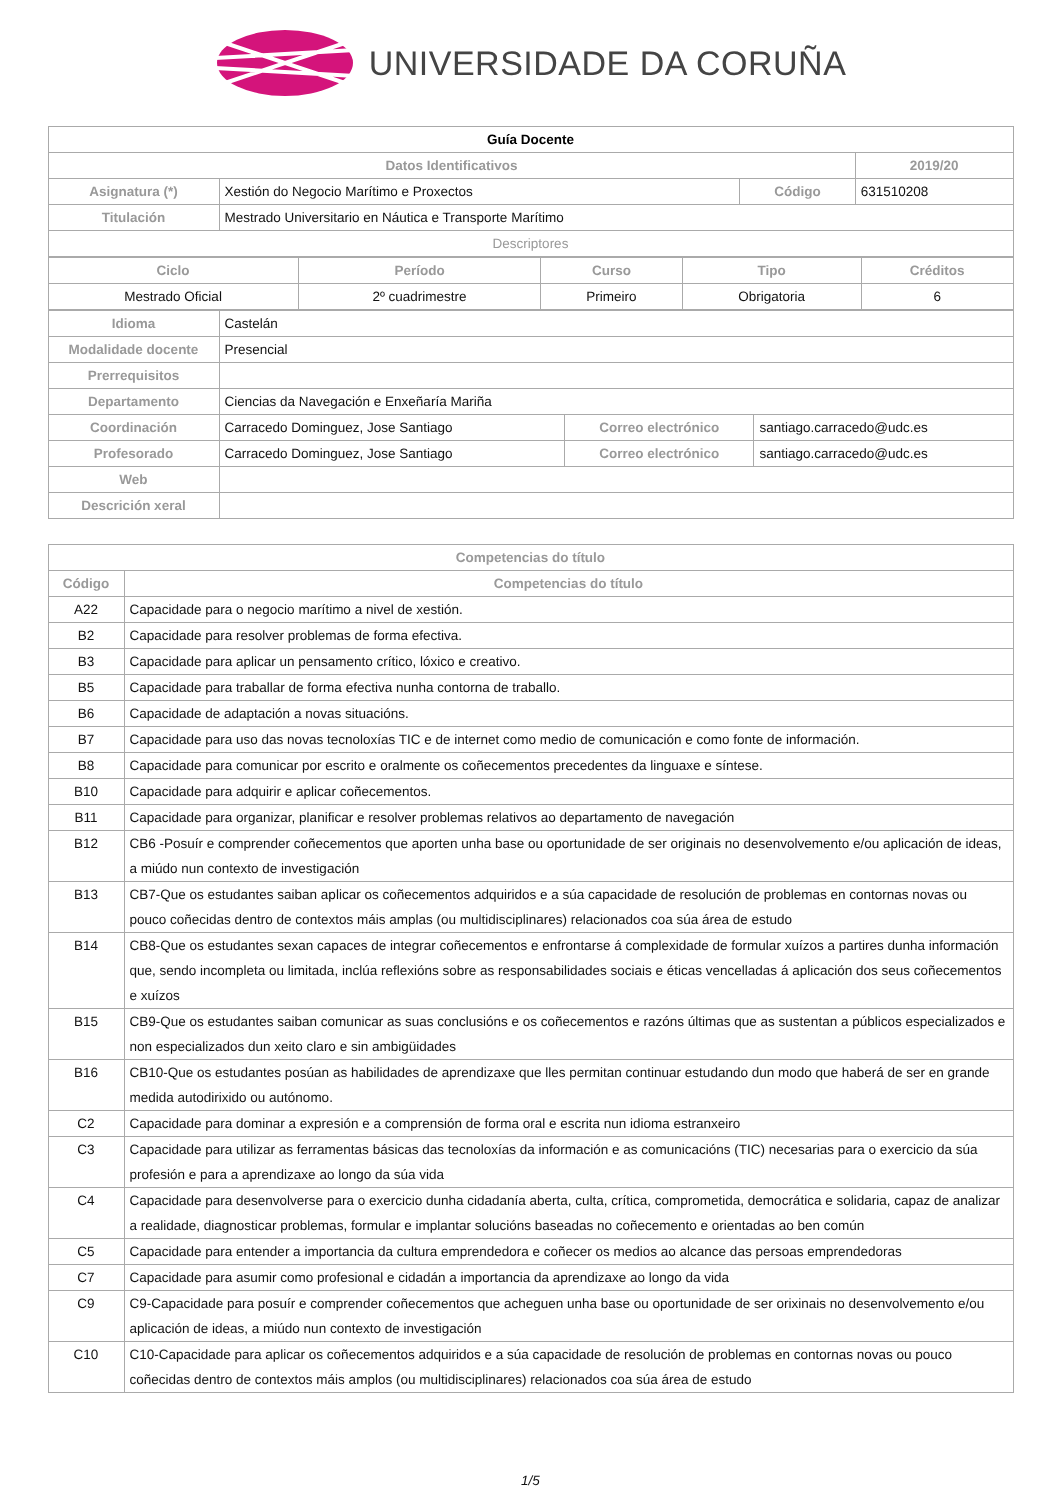UNIVERSIDADE DA CORUÑA
| Guía Docente | | | |
| Datos Identificativos | | | 2019/20 |
| Asignatura (*) | Xestión do Negocio Marítimo e Proxectos | Código | 631510208 |
| Titulación | Mestrado Universitario en Náutica e Transporte Marítimo | | |
| Descriptores | | | |
| Ciclo | Período | Curso | Tipo | Créditos |
| --- | --- | --- | --- | --- |
| Mestrado Oficial | 2º cuadrimestre | Primeiro | Obrigatoria | 6 |
| Idioma | Castelán | | |
| Modalidade docente | Presencial | | |
| Prerrequisitos | | | |
| Departamento | Ciencias da Navegación e Enxeñaría Mariña | | |
| Coordinación | Carracedo Dominguez, Jose Santiago | Correo electrónico | santiago.carracedo@udc.es |
| Profesorado | Carracedo Dominguez, Jose Santiago | Correo electrónico | santiago.carracedo@udc.es |
| Web | | | |
| Descrición xeral | | | |
| Competencias do título | |
| --- | --- |
| Código | Competencias do título |
| A22 | Capacidade para o negocio marítimo a nivel de xestión. |
| B2 | Capacidade para resolver problemas de forma efectiva. |
| B3 | Capacidade para aplicar un pensamento crítico, lóxico e creativo. |
| B5 | Capacidade para traballar de forma efectiva nunha contorna de traballo. |
| B6 | Capacidade de adaptación a novas situacións. |
| B7 | Capacidade para uso das novas tecnoloxías TIC e de internet como medio de comunicación e como fonte de información. |
| B8 | Capacidade para comunicar por escrito e oralmente os coñecementos precedentes da linguaxe e síntese. |
| B10 | Capacidade para adquirir e aplicar coñecementos. |
| B11 | Capacidade para organizar, planificar e resolver problemas relativos ao departamento de navegación |
| B12 | CB6 -Posuír e comprender coñecementos que aporten unha base ou oportunidade de ser originais no desenvolvemento e/ou aplicación de ideas, a miúdo nun contexto de investigación |
| B13 | CB7-Que os estudantes saiban aplicar os coñecementos adquiridos e a súa capacidade de resolución de problemas en contornas novas ou pouco coñecidas dentro de contextos máis amplas (ou multidisciplinares) relacionados coa súa área de estudo |
| B14 | CB8-Que os estudantes sexan capaces de integrar coñecementos e enfrontarse á complexidade de formular xuízos a partires dunha información que, sendo incompleta ou limitada, inclúa reflexións sobre as responsabilidades sociais e éticas vencelladas á aplicación dos seus coñecementos e xuízos |
| B15 | CB9-Que os estudantes saiban comunicar as suas conclusións e os coñecementos e razóns últimas que as sustentan a públicos especializados e non especializados dun xeito claro e sin ambigüidades |
| B16 | CB10-Que os estudantes posúan as habilidades de aprendizaxe que lles permitan continuar estudando dun modo que haberá de ser en grande medida autodirixido ou autónomo. |
| C2 | Capacidade para dominar a expresión e a comprensión de forma oral e escrita nun idioma estranxeiro |
| C3 | Capacidade para utilizar as ferramentas básicas das tecnoloxías da información e as comunicacións (TIC) necesarias para o exercicio da súa profesión e para a aprendizaxe ao longo da súa vida |
| C4 | Capacidade para desenvolverse para o exercicio dunha cidadanía aberta, culta, crítica, comprometida, democrática e solidaria, capaz de analizar a realidade, diagnosticar problemas, formular e implantar solucións baseadas no coñecemento e orientadas ao ben común |
| C5 | Capacidade para entender a importancia da cultura emprendedora e coñecer os medios ao alcance das persoas emprendedoras |
| C7 | Capacidade para asumir como profesional e cidadán a importancia da aprendizaxe ao longo da vida |
| C9 | C9-Capacidade para posuír e comprender coñecementos que acheguen unha base ou oportunidade de ser orixinais no desenvolvemento e/ou aplicación de ideas, a miúdo nun contexto de investigación |
| C10 | C10-Capacidade para aplicar os coñecementos adquiridos e a súa capacidade de resolución de problemas en contornas novas ou pouco coñecidas dentro de contextos máis amplos (ou multidisciplinares) relacionados coa súa área de estudo |
1/5